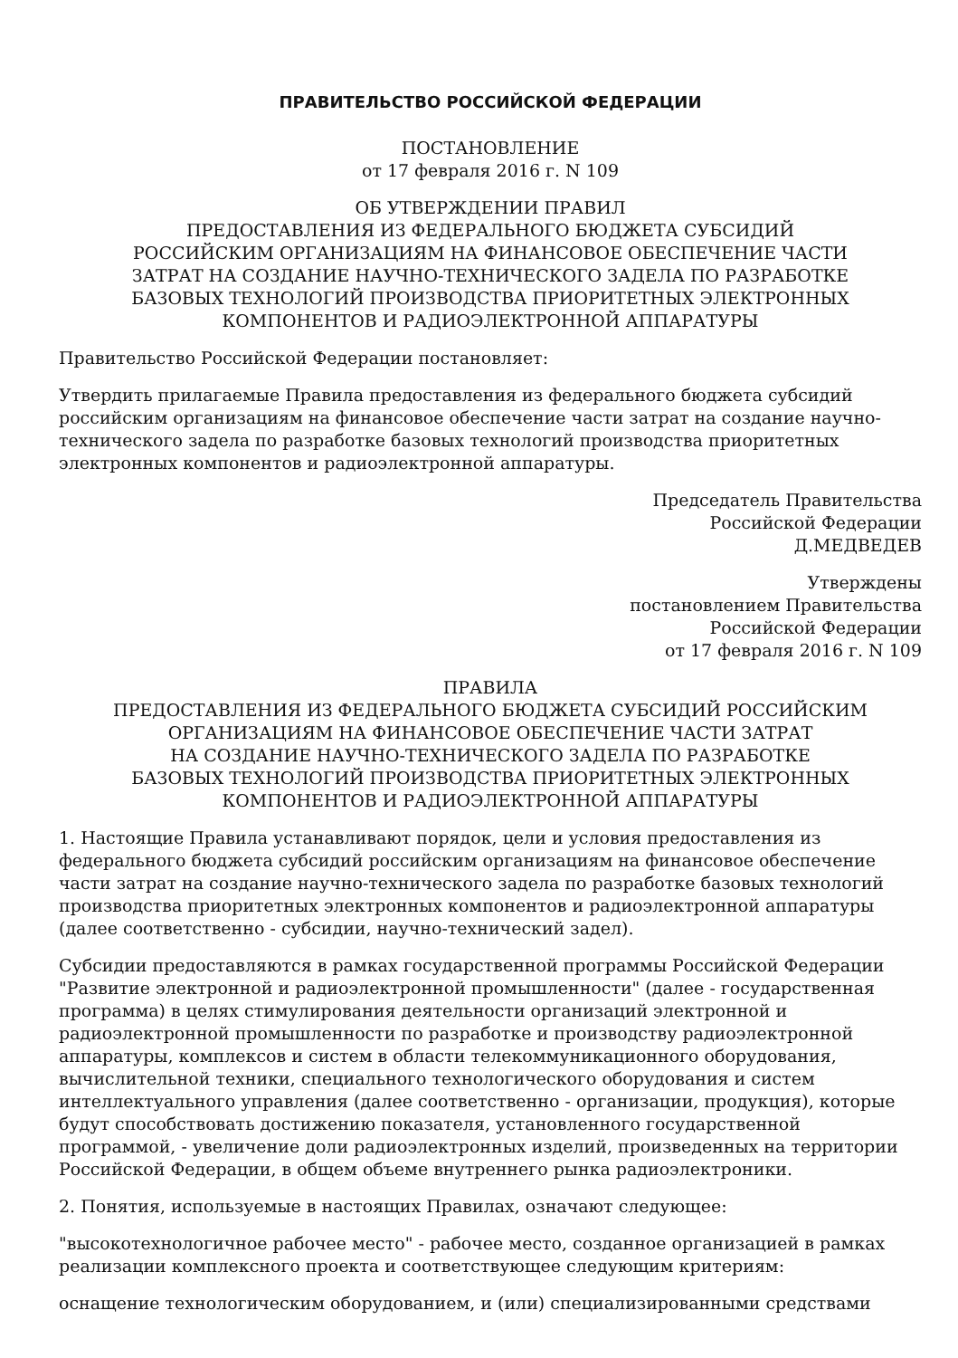ПРАВИТЕЛЬСТВО РОССИЙСКОЙ ФЕДЕРАЦИИ
ПОСТАНОВЛЕНИЕ
от 17 февраля 2016 г. N 109
ОБ УТВЕРЖДЕНИИ ПРАВИЛ
ПРЕДОСТАВЛЕНИЯ ИЗ ФЕДЕРАЛЬНОГО БЮДЖЕТА СУБСИДИЙ
РОССИЙСКИМ ОРГАНИЗАЦИЯМ НА ФИНАНСОВОЕ ОБЕСПЕЧЕНИЕ ЧАСТИ
ЗАТРАТ НА СОЗДАНИЕ НАУЧНО-ТЕХНИЧЕСКОГО ЗАДЕЛА ПО РАЗРАБОТКЕ
БАЗОВЫХ ТЕХНОЛОГИЙ ПРОИЗВОДСТВА ПРИОРИТЕТНЫХ ЭЛЕКТРОННЫХ
КОМПОНЕНТОВ И РАДИОЭЛЕКТРОННОЙ АППАРАТУРЫ
Правительство Российской Федерации постановляет:
Утвердить прилагаемые Правила предоставления из федерального бюджета субсидий российским организациям на финансовое обеспечение части затрат на создание научно-технического задела по разработке базовых технологий производства приоритетных электронных компонентов и радиоэлектронной аппаратуры.
Председатель Правительства
Российской Федерации
Д.МЕДВЕДЕВ
Утверждены
постановлением Правительства
Российской Федерации
от 17 февраля 2016 г. N 109
ПРАВИЛА
ПРЕДОСТАВЛЕНИЯ ИЗ ФЕДЕРАЛЬНОГО БЮДЖЕТА СУБСИДИЙ РОССИЙСКИМ
ОРГАНИЗАЦИЯМ НА ФИНАНСОВОЕ ОБЕСПЕЧЕНИЕ ЧАСТИ ЗАТРАТ
НА СОЗДАНИЕ НАУЧНО-ТЕХНИЧЕСКОГО ЗАДЕЛА ПО РАЗРАБОТКЕ
БАЗОВЫХ ТЕХНОЛОГИЙ ПРОИЗВОДСТВА ПРИОРИТЕТНЫХ ЭЛЕКТРОННЫХ
КОМПОНЕНТОВ И РАДИОЭЛЕКТРОННОЙ АППАРАТУРЫ
1. Настоящие Правила устанавливают порядок, цели и условия предоставления из федерального бюджета субсидий российским организациям на финансовое обеспечение части затрат на создание научно-технического задела по разработке базовых технологий производства приоритетных электронных компонентов и радиоэлектронной аппаратуры (далее соответственно - субсидии, научно-технический задел).
Субсидии предоставляются в рамках государственной программы Российской Федерации "Развитие электронной и радиоэлектронной промышленности" (далее - государственная программа) в целях стимулирования деятельности организаций электронной и радиоэлектронной промышленности по разработке и производству радиоэлектронной аппаратуры, комплексов и систем в области телекоммуникационного оборудования, вычислительной техники, специального технологического оборудования и систем интеллектуального управления (далее соответственно - организации, продукция), которые будут способствовать достижению показателя, установленного государственной программой, - увеличение доли радиоэлектронных изделий, произведенных на территории Российской Федерации, в общем объеме внутреннего рынка радиоэлектроники.
2. Понятия, используемые в настоящих Правилах, означают следующее:
"высокотехнологичное рабочее место" - рабочее место, созданное организацией в рамках реализации комплексного проекта и соответствующее следующим критериям:
оснащение технологическим оборудованием, и (или) специализированными средствами